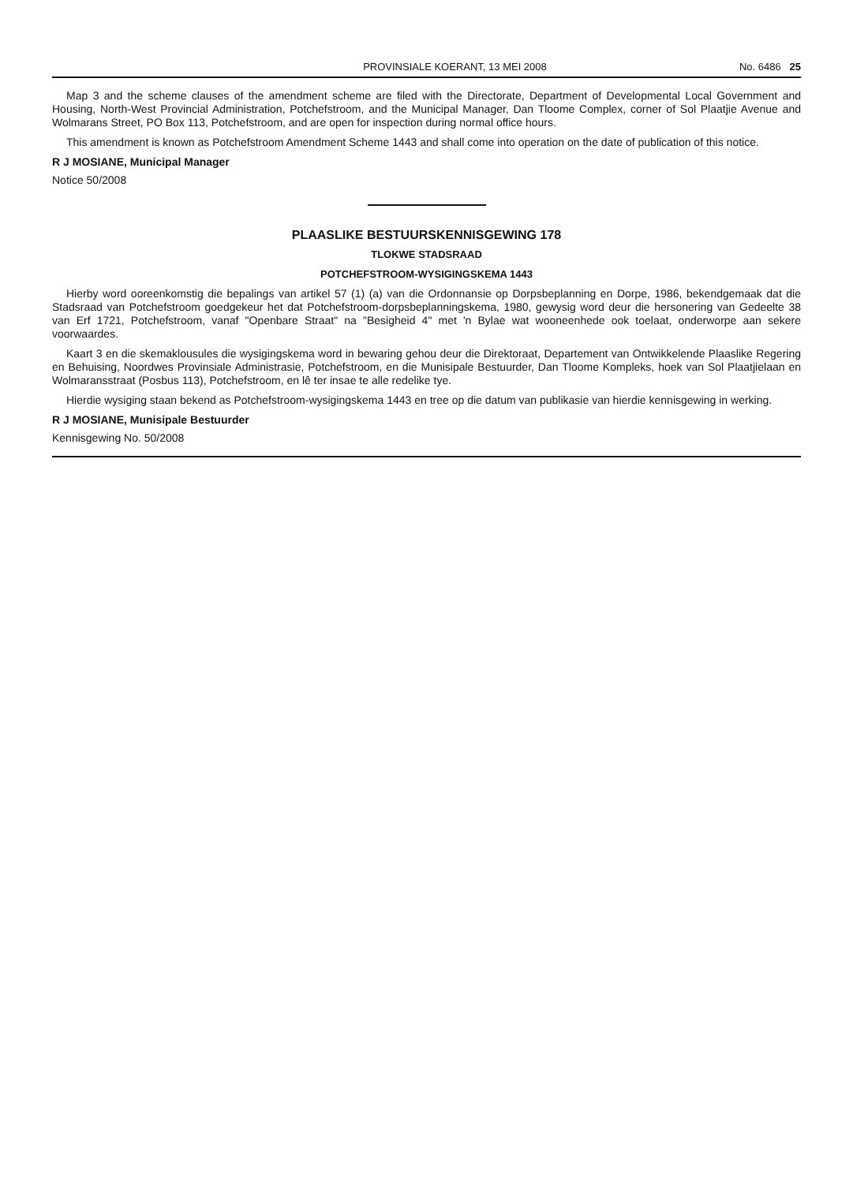PROVINSIALE KOERANT, 13 MEI 2008 No. 6486 25
Map 3 and the scheme clauses of the amendment scheme are filed with the Directorate, Department of Developmental Local Government and Housing, North-West Provincial Administration, Potchefstroom, and the Municipal Manager, Dan Tloome Complex, corner of Sol Plaatjie Avenue and Wolmarans Street, PO Box 113, Potchefstroom, and are open for inspection during normal office hours.
This amendment is known as Potchefstroom Amendment Scheme 1443 and shall come into operation on the date of publication of this notice.
R J MOSIANE, Municipal Manager
Notice 50/2008
PLAASLIKE BESTUURSKENNISGEWING 178
TLOKWE STADSRAAD
POTCHEFSTROOM-WYSIGINGSKEMA 1443
Hierby word ooreenkomstig die bepalings van artikel 57 (1) (a) van die Ordonnansie op Dorpsbeplanning en Dorpe, 1986, bekendgemaak dat die Stadsraad van Potchefstroom goedgekeur het dat Potchefstroom-dorpsbeplanningskema, 1980, gewysig word deur die hersonering van Gedeelte 38 van Erf 1721, Potchefstroom, vanaf "Openbare Straat" na "Besigheid 4" met 'n Bylae wat wooneenhede ook toelaat, onderworpe aan sekere voorwaardes.
Kaart 3 en die skemaklousules die wysigingskema word in bewaring gehou deur die Direktoraat, Departement van Ontwikkelende Plaaslike Regering en Behuising, Noordwes Provinsiale Administrasie, Potchefstroom, en die Munisipale Bestuurder, Dan Tloome Kompleks, hoek van Sol Plaatjielaan en Wolmaransstraat (Posbus 113), Potchefstroom, en lê ter insae te alle redelike tye.
Hierdie wysiging staan bekend as Potchefstroom-wysigingskema 1443 en tree op die datum van publikasie van hierdie kennisgewing in werking.
R J MOSIANE, Munisipale Bestuurder
Kennisgewing No. 50/2008